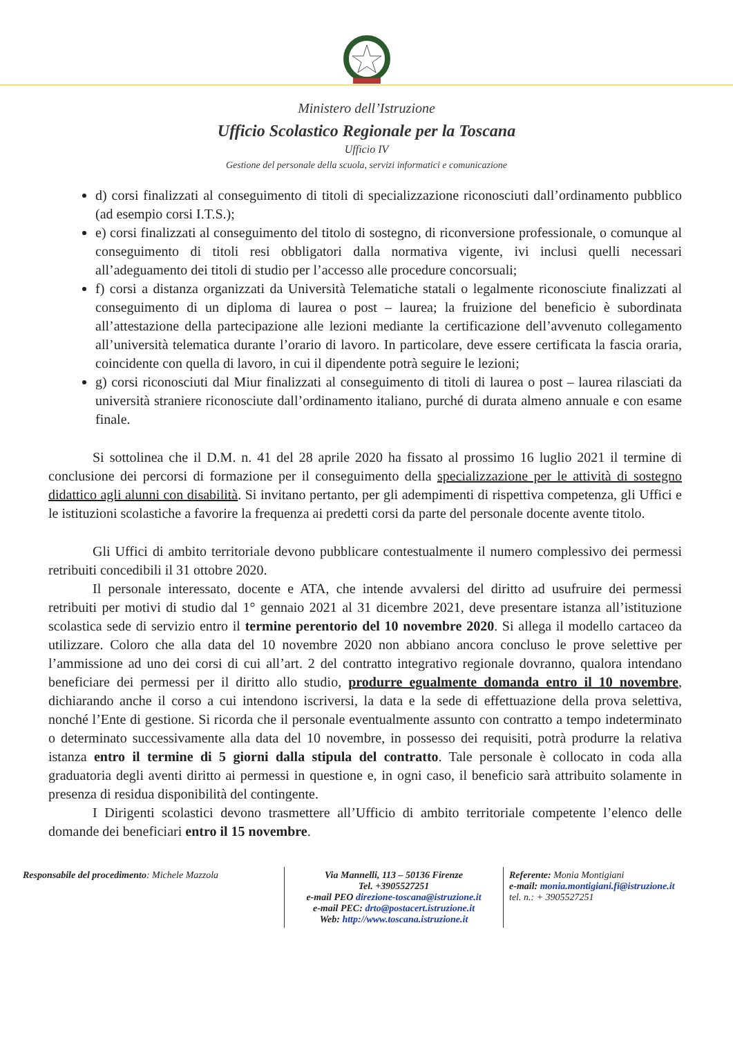Ministero dell’Istruzione
Ufficio Scolastico Regionale per la Toscana
Ufficio IV
Gestione del personale della scuola, servizi informatici e comunicazione
d) corsi finalizzati al conseguimento di titoli di specializzazione riconosciuti dall’ordinamento pubblico (ad esempio corsi I.T.S.);
e) corsi finalizzati al conseguimento del titolo di sostegno, di riconversione professionale, o comunque al conseguimento di titoli resi obbligatori dalla normativa vigente, ivi inclusi quelli necessari all’adeguamento dei titoli di studio per l’accesso alle procedure concorsuali;
f) corsi a distanza organizzati da Università Telematiche statali o legalmente riconosciute finalizzati al conseguimento di un diploma di laurea o post – laurea; la fruizione del beneficio è subordinata all’attestazione della partecipazione alle lezioni mediante la certificazione dell’avvenuto collegamento all’università telematica durante l’orario di lavoro. In particolare, deve essere certificata la fascia oraria, coincidente con quella di lavoro, in cui il dipendente potrà seguire le lezioni;
g) corsi riconosciuti dal Miur finalizzati al conseguimento di titoli di laurea o post – laurea rilasciati da università straniere riconosciute dall’ordinamento italiano, purché di durata almeno annuale e con esame finale.
Si sottolinea che il D.M. n. 41 del 28 aprile 2020 ha fissato al prossimo 16 luglio 2021 il termine di conclusione dei percorsi di formazione per il conseguimento della specializzazione per le attività di sostegno didattico agli alunni con disabilità. Si invitano pertanto, per gli adempimenti di rispettiva competenza, gli Uffici e le istituzioni scolastiche a favorire la frequenza ai predetti corsi da parte del personale docente avente titolo.
Gli Uffici di ambito territoriale devono pubblicare contestualmente il numero complessivo dei permessi retribuiti concedibili il 31 ottobre 2020.
Il personale interessato, docente e ATA, che intende avvalersi del diritto ad usufruire dei permessi retribuiti per motivi di studio dal 1° gennaio 2021 al 31 dicembre 2021, deve presentare istanza all’istituzione scolastica sede di servizio entro il termine perentorio del 10 novembre 2020. Si allega il modello cartaceo da utilizzare. Coloro che alla data del 10 novembre 2020 non abbiano ancora concluso le prove selettive per l’ammissione ad uno dei corsi di cui all’art. 2 del contratto integrativo regionale dovranno, qualora intendano beneficiare dei permessi per il diritto allo studio, produrre egualmente domanda entro il 10 novembre, dichiarando anche il corso a cui intendono iscriversi, la data e la sede di effettuazione della prova selettiva, nonché l’Ente di gestione. Si ricorda che il personale eventualmente assunto con contratto a tempo indeterminato o determinato successivamente alla data del 10 novembre, in possesso dei requisiti, potrà produrre la relativa istanza entro il termine di 5 giorni dalla stipula del contratto. Tale personale è collocato in coda alla graduatoria degli aventi diritto ai permessi in questione e, in ogni caso, il beneficio sarà attribuito solamente in presenza di residua disponibilità del contingente.
I Dirigenti scolastici devono trasmettere all’Ufficio di ambito territoriale competente l’elenco delle domande dei beneficiari entro il 15 novembre.
Responsabile del procedimento: Michele Mazzola
Via Mannelli, 113 – 50136 Firenze
Tel. +3905527251
e-mail PEO direzione-toscana@istruzione.it
e-mail PEC: drto@postacert.istruzione.it
Web: http://www.toscana.istruzione.it
Referente: Monia Montigiani
e-mail: monia.montigiani.fi@istruzione.it
tel. n.: + 3905527251